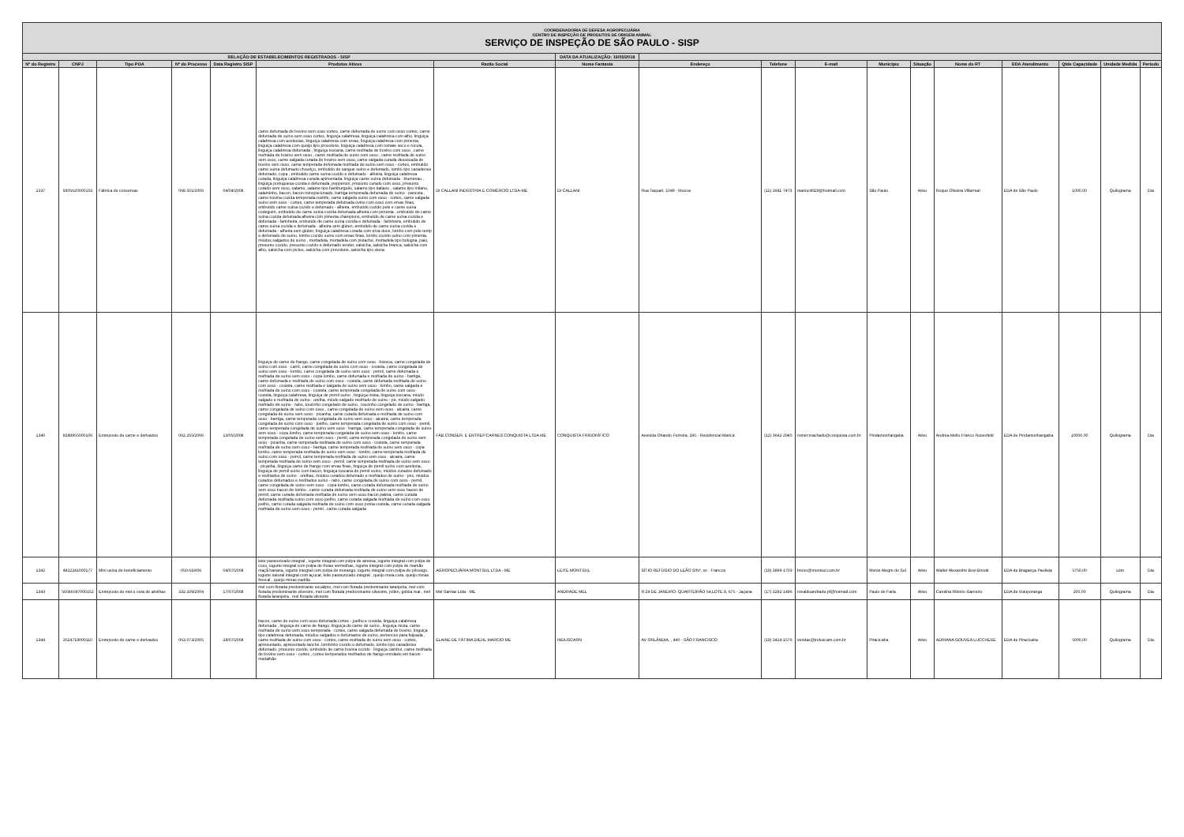| COORDENADORIA DE DEFESA AGROPECUÁRIA CENTRO DE INSPEÇÃO DE PRODUTOS DE ORIGEM ANIMAL SERVIÇO DE INSPEÇÃO DE SÃO PAULO - SISP | | | | | | | | | | | | | | | | | |
| RELAÇÃO DE ESTABELECIMENTOS REGISTRADOS - SISP | | | | | | | DATA DA ATUALIZAÇÃO: 16/05/2018 | | | | | | | | | | |
| Nº do Registro | CNPJ | Tipo POA | Nº do Processo | Data Registro SISP | Produtos Ativos | Razão Social | Nome Fantasia | Endereço | Telefone | E-mail | Município | Situação | Nome do RT | EDA Atendimento | Qtde Capacidade | Unidade Medida | Período |
| 1337 | 9305620000103 | Fábrica de conservas | 068.501/2006 | 04/04/2008 | carne defumada de bovino sem osso cortes, carne defumada de suíno com osso cortes, carne defumada de suíno sem osso cortes, linguiça calabresa, linguiça calabresa com alho, linguiça calabresa com azeitonas, linguiça calabresa com ervas, linguiça calabresa com pimenta, linguiça calabresa com queijo tipo provolone, linguiça calabresa com tomate seco e rúcula, linguiça calabresa defumada , linguiça toscana, carne resfriada de bovino com osso , carne resfriada de bovino sem osso , carne resfriada de suíno com osso , carne resfriada de suíno sem osso, carne salgada curada de bovino sem osso, carne salgada curada dessecada de bovino sem osso, carne temperada defumada resfriada de suíno sem osso - cortes, embutido carne suína defumado chouriço, embutido de sangue suíno e defumado, lombo tipo canadense defumado, copa , embutido carne suína cozido e defumado - alheira, linguiça calabresa curada, linguiça calabresa curada apimentada, linguiça carne suína defumada - blumenau , linguiça portuguesa cozida e defumada, pepperoni, presunto curado com osso, presunto curado sem osso, salame, salame tipo hamburguês, salame tipo italiano , salame tipo milano, salaminho, bacon, bacon reinspecionado, barriga temperada defumada de suíno - panceta , carne bovina cozida temperada rosbife, carne salgada suíno com osso - cortes, carne salgada suíno sem osso - cortes, carne temperada defumada ovino com osso com ervas finas, embutido carne suína cozido e defumado - alheira, embutido cozido pele e carne suína codeguim, embutido de carne suína cozida defumada alheira com pimenta , embutido de carne suína cozida defumada alheira com pimenta champions, embutido de carne suína cozida e defumada - farinheira, embutido de carne suína cozida e defumada - farinheira, embutido de carne suína cozida e defumada - alheira sem glúten, embutido de carne suína cozida e defumada - alheira sem glúten, linguiça calabresa curada com erva doce, lombo com pele temp e defumado de suíno, lombo cozido suíno com ervas finas, lombo cozido suíno com pimenta, miúdos salgados de suíno , mortadela, mortadela com pistache, mortadela tipo bologna, paio, presunto cozido, presunto cozido e defumado tender, salsicha, salsicha branca, salsicha com alho, salsicha com picles, salsicha com provolone, salsicha tipo viena | DI CALLANI INDÚSTRIA E COMÉRCIO LTDA-ME | DI CALLANI | Rua Taquari, 1049 - Mooca | (11) 2681-7473 | mariocirili29@hotmail.com | São Paulo | Ativo | Roque Oliveira Villarreal | EDA de São Paulo | 1000,00 | Quilograma | Dia |
| 1340 | 8288955000106 | Entreposto de carne e derivados | 062.255/2006 | 13/05/2008 | linguiça de carne de frango, carne congelada de suíno com osso - bisteca, carne congelada de suíno com osso - carré, carne congelada de suíno com osso - costela, carne congelada de suíno sem osso - lombo, carne congelada de suíno sem osso - pernil, carne defumada e resfriada de suíno sem osso - copa lombo, carne defumada e resfriada de suíno - barriga, carne defumada e resfriada de suíno com osso - costela, carne defumada resfriada de suíno com osso - costela, carne resfriada e salgada de suíno sem osso - lombo, carne salgada e resfriada de suíno com osso - costela, carne temperada congelada de suíno com osso - costela, linguiça calabresa, linguiça de pernil suíno , linguiça mista, linguiça toscana, miúdo salgado e resfriada de suíno - orelha, miúdo salgado resfriado de suíno - pé, miúdo salgado resfriado de suíno - rabo, toucinho congelado de suíno , toucinho congelado de suíno - barriga, carne congelada de suíno com osso , carne congelada de suíno sem osso - alcatra, carne congelada de suíno sem osso - picanha, carne curada defumada e resfriada de suíno com osso - barriga, carne temperada congelada de suíno sem osso - alcatra, carne temperada congelada de suíno com osso - joelho, carne temperada congelada de suíno com osso - pernil, carne temperada congelada de suíno sem osso - barriga, carne temperada congelada de suíno sem osso - copa lombo, carne temperada congelada de suíno sem osso - lombo, carne temperada congelada de suíno sem osso - pernil, carne temperada congelada de suíno sem osso - picanha, carne temperada resfriada de suíno com osso - costela, carne temperada resfriada de suíno sem osso - barriga, carne temperada resfriada de suíno sem osso - copa lombo, carne temperada resfriada de suíno sem osso - lombo, carne temperada resfriada de suíno com osso - pernil, carne temperada resfriada de suíno sem osso - alcatra, carne temperada resfriada de suíno sem osso - pernil, carne temperada resfriada de suíno sem osso - picanha, linguiça carne de frango com ervas finas, linguiça de pernil suíno com azeitona, linguiça de pernil suíno com bacon, linguiça toscana de pernil suíno, miúdos curados defumado e resfriados de suíno - orelhas, miúdos curados defumado e resfriados de suíno - pés, miúdos curados defumados e resfriados suíno - rabo, carne congelada de suíno com osso - pernil, carne congelada de suíno sem osso - copa lombo, carne curada defumada resfriada de suíno sem osso bacon de lombo , carne curada defumada resfriada de suíno sem osso bacon de pernil, carne curada defumada resfriada de suíno sem osso bacon paleta, carne curada defumada resfriada suíno com osso joelho, carne curada salgada resfriada de suíno com osso joelho, carne curada salgada resfriada de suíno com osso ponta costela, carne curada salgada resfriada de suíno sem osso - pernil , carne curada salgada | FÁB.CONSER. E ENTREP.CARNES CONQUISTA LTDA ME | CONQUISTA FRIGORÍFICO | Avenida Orlando Ferreira, 195 - Residencial Maricá | (12) 3642-2945 | romer.machado@conquista.com.br | Pindamonhangaba | Ativo | Andrea Mello Franco Rosenfeld | EDA de Pindamonhangaba | 10000,00 | Quilograma | Dia |
| 1342 | 4822241000177 | Mini usina de beneficiamento | 050.619/06 | 04/07/2008 | leite pasteurizado integral , iogurte integral com polpa de ameixa, iogurte integral com polpa de coco, iogurte integral com polpa de frutas vermelhas, iogurte integral com polpa de mamão maçã banana, iogurte integral com polpa de morango, iogurte integral com polpa de pêssego, iogurte natural integral com açucar, leite pasteurizado integral , queijo meia cura, queijo minas frescal , queijo minas padrão | AGROPECUÁRIA MONTSUL LTDA - ME | LEITE MONTSUL | SÍTIO REFÚGIO DO LEÃO S/Nº, sn - Francos | (19) 3899-1703 | bruno@montsul.com.br | Monte Alegre do Sul | Ativo | Walter Alexandre Bovi Binotti | EDA de Bragança Paulista | 5750,00 | Litro | Dia |
| 1343 | 56586597000152 | Entreposto de mel e cera de abelhas | 332.109/2004 | 17/07/2008 | mel com florada predominante eucalipto, mel com florada predominante laranjeira, mel com florada predominante silvestre, mel com florada predominante silvestre, pólen, geléia real , mel florada laranjeira , mel florada silvestre | Mel Sarrias Ltda - ME | ANDRADE MEL | R 29 DE JANEIRO- QUARTEIRÃO 54,LOTE 8, 675 - Jaçana | (17) 3292-1496 | ronaldoandrade.pf@hotmail.com | Paulo de Faria | Ativo | Carolina Ribeiro Gameiro | EDA de Votuporanga | 200,00 | Quilograma | Dia |
| 1344 | 3524719000110 | Entreposto de carne e derivados | 063.073/2005 | 28/07/2008 | bacon, carne de suíno com osso defumada cortes - joelho e costela, linguiça calabresa defumada , linguiça de carne de frango, linguiça de carne de suíno , linguiça mista, carne resfriada de suíno sem osso temperada - cortes, carne salgada defumada de bovino, linguiça tipo calabresa defumada, miúdos salgados e defumados de suíno, pertences para feijoada , carne resfriada de suíno com osso - cortes, carne resfriada de suíno sem osso - cortes, apresuntado, apresuntado lanche, lombinho cozido e defumado, lombo tipo canadense defumado, presunto cozido, embutido de carne bovina cozido - linguiça cambuí, carne resfriada de bovino sem osso - cortes , cortes temperados resfriados de frango enrolado em bacon - medalhão | ELAINE DE FÁTIMA DIEHL MARCIO ME | INDUSCARN | AV ORLÂNDIA, , 440 - SÃO FRANCISCO | (19) 3414-1576 | vendas@induscarn.com.br | Piracicaba | Ativo | ADRIANA GOUVEA LUCCHESE | EDA de Piracicaba | 5000,00 | Quilograma | Dia |